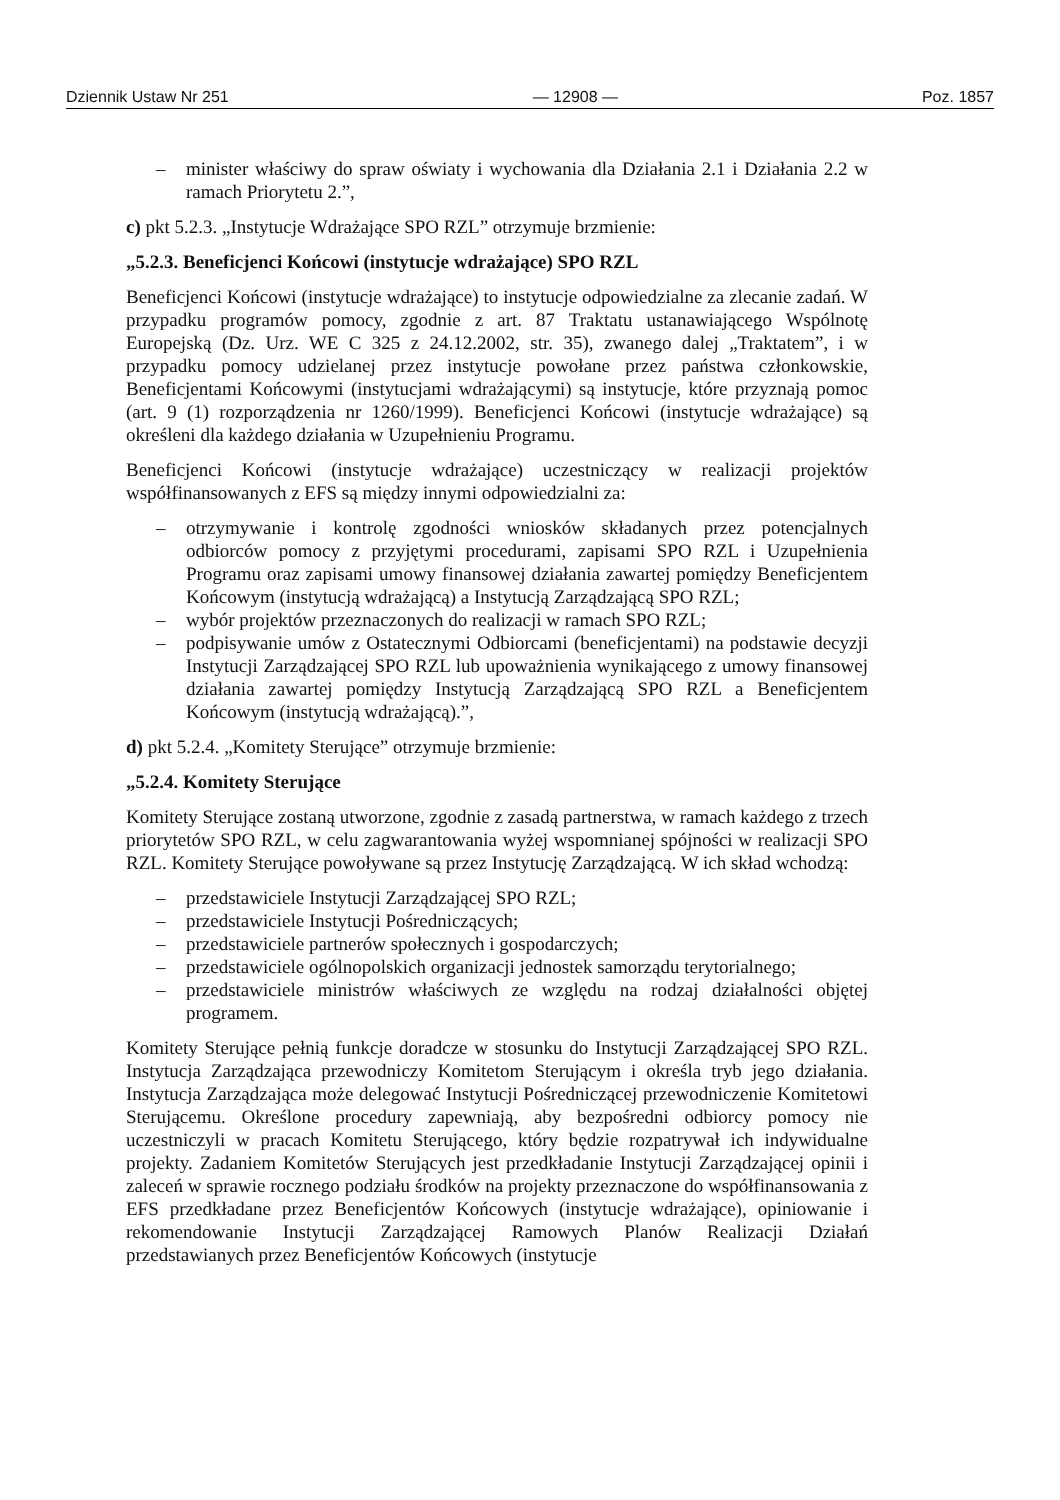Dziennik Ustaw Nr 251 — 12908 — Poz. 1857
– minister właściwy do spraw oświaty i wychowania dla Działania 2.1 i Działania 2.2 w ramach Priorytetu 2.”,
c) pkt 5.2.3. „Instytucje Wdrażające SPO RZL” otrzymuje brzmienie:
„5.2.3. Beneficjenci Końcowi (instytucje wdrażające) SPO RZL
Beneficjenci Końcowi (instytucje wdrażające) to instytucje odpowiedzialne za zlecanie zadań. W przypadku programów pomocy, zgodnie z art. 87 Traktatu ustanawiającego Wspólnotę Europejską (Dz. Urz. WE C 325 z 24.12.2002, str. 35), zwanego dalej „Traktatem”, i w przypadku pomocy udzielanej przez instytucje powołane przez państwa członkowskie, Beneficjentami Końcowymi (instytucjami wdrażającymi) są instytucje, które przyznają pomoc (art. 9 (1) rozporządzenia nr 1260/1999). Beneficjenci Końcowi (instytucje wdrażające) są określeni dla każdego działania w Uzupełnieniu Programu.
Beneficjenci Końcowi (instytucje wdrażające) uczestniczący w realizacji projektów współfinansowanych z EFS są między innymi odpowiedzialni za:
– otrzymywanie i kontrolę zgodności wniosków składanych przez potencjalnych odbiorców pomocy z przyjętymi procedurami, zapisami SPO RZL i Uzupełnienia Programu oraz zapisami umowy finansowej działania zawartej pomiędzy Beneficjentem Końcowym (instytucją wdrażającą) a Instytucją Zarządzającą SPO RZL;
– wybór projektów przeznaczonych do realizacji w ramach SPO RZL;
– podpisywanie umów z Ostatecznymi Odbiorcami (beneficjentami) na podstawie decyzji Instytucji Zarządzającej SPO RZL lub upoważnienia wynikającego z umowy finansowej działania zawartej pomiędzy Instytucją Zarządzającą SPO RZL a Beneficjentem Końcowym (instytucją wdrażającą).”,
d) pkt 5.2.4. „Komitety Sterujące” otrzymuje brzmienie:
„5.2.4. Komitety Sterujące
Komitety Sterujące zostaną utworzone, zgodnie z zasadą partnerstwa, w ramach każdego z trzech priorytetów SPO RZL, w celu zagwarantowania wyżej wspomnianej spójności w realizacji SPO RZL. Komitety Sterujące powoływane są przez Instytucję Zarządzającą. W ich skład wchodzą:
– przedstawiciele Instytucji Zarządzającej SPO RZL;
– przedstawiciele Instytucji Pośredniczących;
– przedstawiciele partnerów społecznych i gospodarczych;
– przedstawiciele ogólnopolskich organizacji jednostek samorządu terytorialnego;
– przedstawiciele ministrów właściwych ze względu na rodzaj działalności objętej programem.
Komitety Sterujące pełnią funkcje doradcze w stosunku do Instytucji Zarządzającej SPO RZL. Instytucja Zarządzająca przewodniczy Komitetom Sterującym i określa tryb jego działania. Instytucja Zarządzająca może delegować Instytucji Pośredniczącej przewodniczenie Komitetowi Sterującemu. Określone procedury zapewniają, aby bezpośredni odbiorcy pomocy nie uczestniczyli w pracach Komitetu Sterującego, który będzie rozpatrywał ich indywidualne projekty. Zadaniem Komitetów Sterujących jest przedkładanie Instytucji Zarządzającej opinii i zaleceń w sprawie rocznego podziału środków na projekty przeznaczone do współfinansowania z EFS przedkładane przez Beneficjentów Końcowych (instytucje wdrażające), opiniowanie i rekomendowanie Instytucji Zarządzającej Ramowych Planów Realizacji Działań przedstawianych przez Beneficjentów Końcowych (instytucje